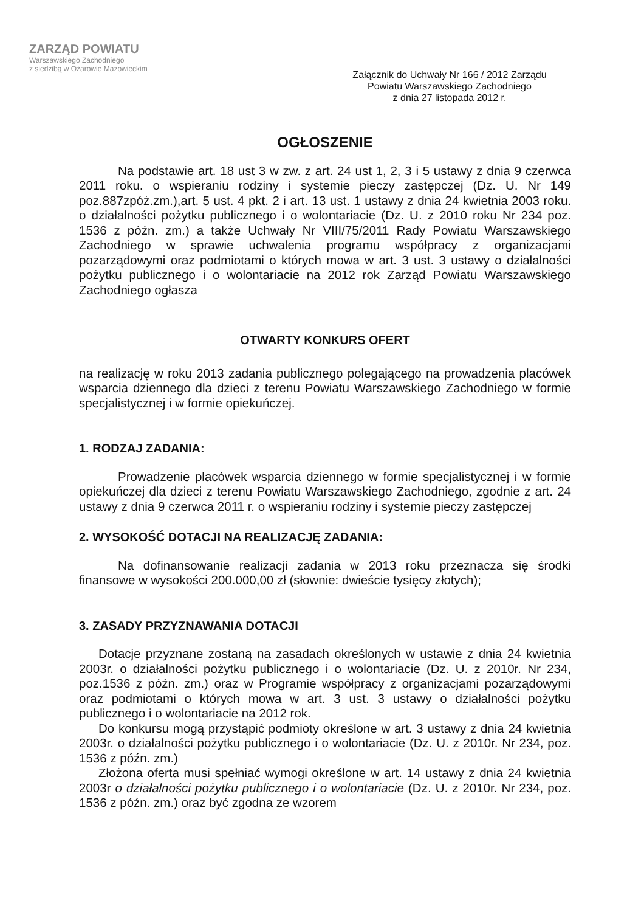ZARZĄD POWIATU
Warszawskiego Zachodniego
z siedzibą w Ożarowie Mazowieckim
Załącznik do Uchwały Nr 166 / 2012 Zarządu
Powiatu Warszawskiego Zachodniego
z dnia 27 listopada 2012 r.
OGŁOSZENIE
Na podstawie art. 18 ust 3 w zw. z art. 24 ust 1, 2, 3 i 5 ustawy z dnia 9 czerwca 2011 roku. o wspieraniu rodziny i systemie pieczy zastępczej (Dz. U. Nr 149 poz.887zpóż.zm.),art. 5 ust. 4 pkt. 2 i art. 13 ust. 1 ustawy z dnia 24 kwietnia 2003 roku. o działalności pożytku publicznego i o wolontariacie (Dz. U. z 2010 roku Nr 234 poz. 1536 z późn. zm.) a także Uchwały Nr VIII/75/2011 Rady Powiatu Warszawskiego Zachodniego w sprawie uchwalenia programu współpracy z organizacjami pozarządowymi oraz podmiotami o których mowa w art. 3 ust. 3 ustawy o działalności pożytku publicznego i o wolontariacie na 2012 rok Zarząd Powiatu Warszawskiego Zachodniego ogłasza
OTWARTY KONKURS OFERT
na realizację w roku 2013 zadania publicznego polegającego na prowadzenia placówek wsparcia dziennego dla dzieci z terenu Powiatu Warszawskiego Zachodniego w formie specjalistycznej i w formie opiekuńczej.
1. RODZAJ ZADANIA:
Prowadzenie placówek wsparcia dziennego w formie specjalistycznej i w formie opiekuńczej dla dzieci z terenu Powiatu Warszawskiego Zachodniego, zgodnie z art. 24 ustawy z dnia 9 czerwca 2011 r. o wspieraniu rodziny i systemie pieczy zastępczej
2. WYSOKOŚĆ DOTACJI NA REALIZACJĘ ZADANIA:
Na dofinansowanie realizacji zadania w 2013 roku przeznacza się środki finansowe w wysokości 200.000,00 zł (słownie: dwieście tysięcy złotych);
3. ZASADY PRZYZNAWANIA DOTACJI
Dotacje przyznane zostaną na zasadach określonych w ustawie z dnia 24 kwietnia 2003r. o działalności pożytku publicznego i o wolontariacie (Dz. U. z 2010r. Nr 234, poz.1536 z późn. zm.) oraz w Programie współpracy z organizacjami pozarządowymi oraz podmiotami o których mowa w art. 3 ust. 3 ustawy o działalności pożytku publicznego i o wolontariacie na 2012 rok.
Do konkursu mogą przystąpić podmioty określone w art. 3 ustawy z dnia 24 kwietnia 2003r. o działalności pożytku publicznego i o wolontariacie (Dz. U. z 2010r. Nr 234, poz. 1536 z późn. zm.)
Złożona oferta musi spełniać wymogi określone w art. 14 ustawy z dnia 24 kwietnia 2003r o działalności pożytku publicznego i o wolontariacie (Dz. U. z 2010r. Nr 234, poz. 1536 z późn. zm.) oraz być zgodna ze wzorem